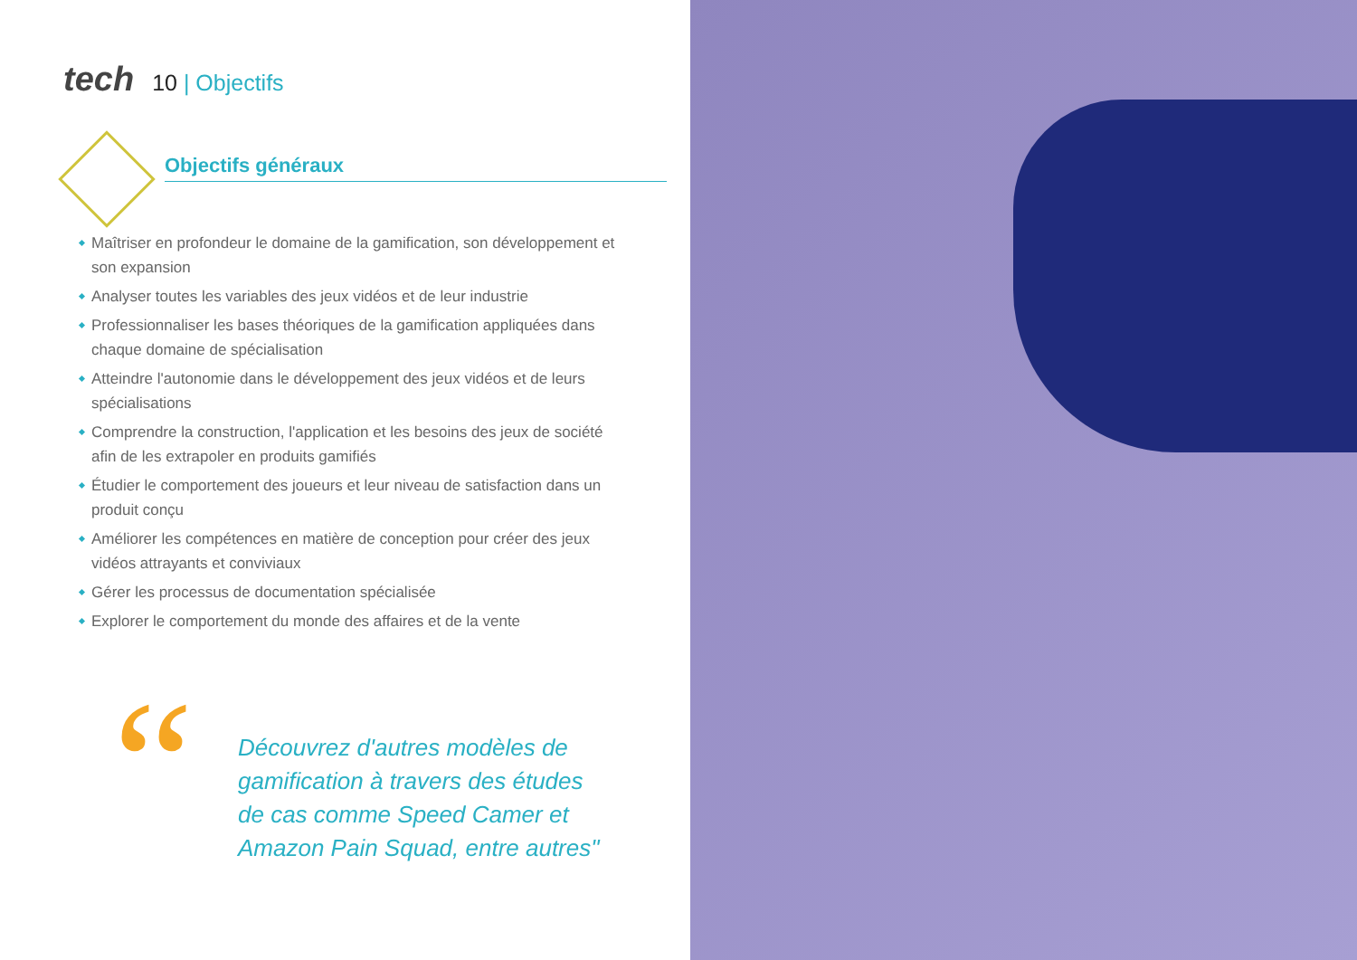tech
10 | Objectifs
Objectifs généraux
Maîtriser en profondeur le domaine de la gamification, son développement et son expansion
Analyser toutes les variables des jeux vidéos et de leur industrie
Professionnaliser les bases théoriques de la gamification appliquées dans chaque domaine de spécialisation
Atteindre l'autonomie dans le développement des jeux vidéos et de leurs spécialisations
Comprendre la construction, l'application et les besoins des jeux de société afin de les extrapoler en produits gamifiés
Étudier le comportement des joueurs et leur niveau de satisfaction dans un produit conçu
Améliorer les compétences en matière de conception pour créer des jeux vidéos attrayants et conviviaux
Gérer les processus de documentation spécialisée
Explorer le comportement du monde des affaires et de la vente
“
Découvrez d'autres modèles de gamification à travers des études de cas comme Speed Camer et Amazon Pain Squad, entre autres"